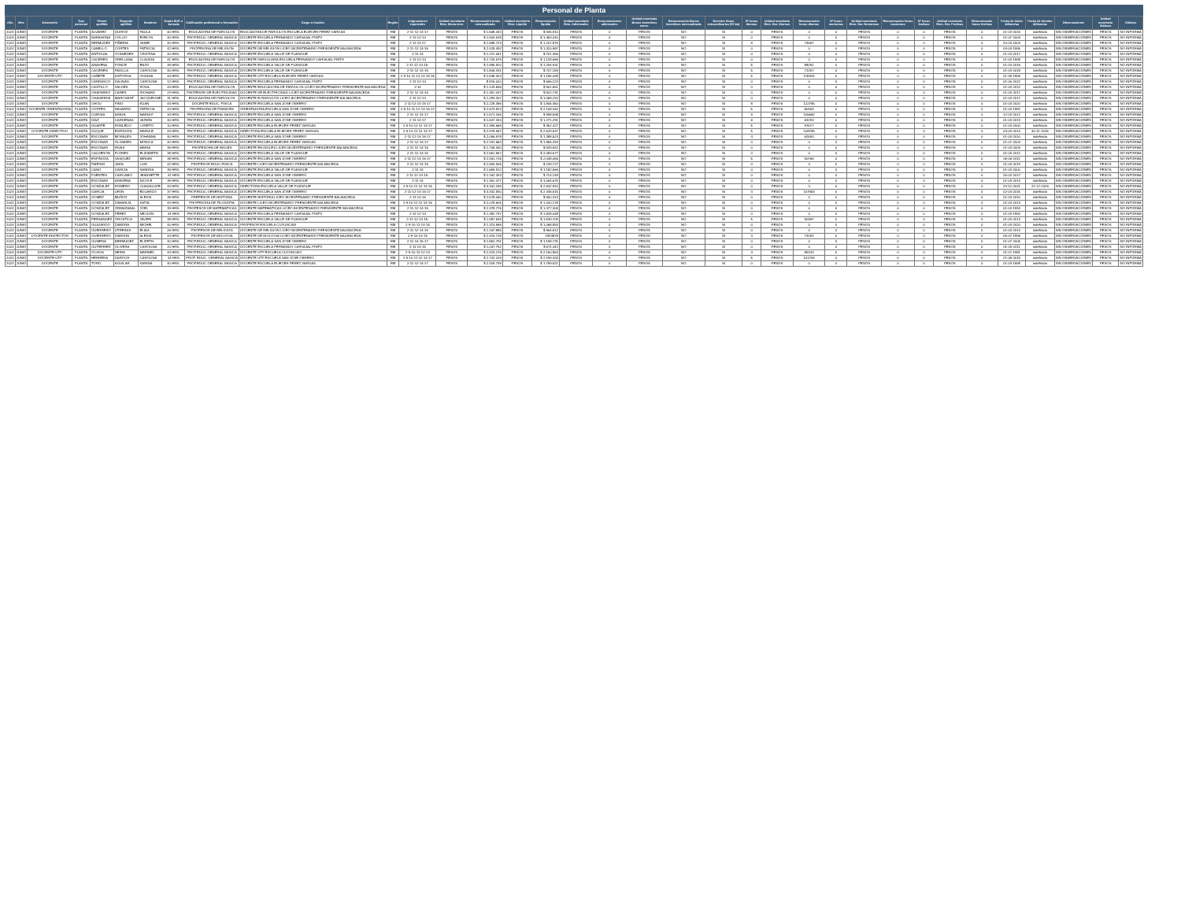Personal de Planta
| Año | Mes | Estamento | Tipo personal | Primer apellido | Segundo apellido | Nombres | Grado EUS o Jornada | Calificación profesional o formación | Cargo o función | Región | Asignaciones especiales | Unidad monetaria Rem. Bruta men. | Remuneración bruta mensualizada | Unidad monetaria Rem. Líquida | Remuneración líquida | Unidad monetaria Rem. Adicionales | Remuneraciones adicionales | Unidad monetaria Bonos incentivos mens. | Remuneración Bonos incentivos mensualizada | Derecho Horas extraordinarias (Si No) | Nº horas diurnas | Unidad monetaria Rem. Hor. Diurnas | Remuneración horas diurnas | Nº horas nocturnas | Unidad monetaria Rem. Hor. Nocturnas | Remuneración horas nocturnas | Nº horas festivas | Unidad monetaria Rem. Hor. Festivas | Remuneración horas festivas | Fecha de inicio dd/mm/aa | Fecha de término dd/mm/aa | Observaciones | Unidad monetaria Viáticos | Viáticos |
| --- | --- | --- | --- | --- | --- | --- | --- | --- | --- | --- | --- | --- | --- | --- | --- | --- | --- | --- | --- | --- | --- | --- | --- | --- | --- | --- | --- | --- | --- | --- | --- | --- | --- | --- |
| 2024 | JUNIO | DOCENTE | PLANTA | ALVAREZ | QUIROZ | PAULA | 40 HRS. | EDUCADORA DE PARVULOS | EDUCADORA DE PARVULOS ESCUELA ELIECER PEREZ VARGAS | RM | 2-11-12-14-17 | PESOS | $ 1.568.444 | PESOS | $ 945.910 | PESOS | 0 | PESOS | NO | SI | 0 | PESOS | 0 | 0 | PESOS | 0 | 0 | PESOS | 0 | 01-03-2016 | indefinido | SIN OBSERVACIONES | PESOS | NO INFORMA |
| 2024 | JUNIO | DOCENTE | PLANTA | BARAHONA | COLLIO | EVELYN | 40 HRS. | PROF.EDUC.GENERAL BASICA | DOCENTE ESCUELA FERNANDO CARVAJAL PINTO | RM | 2-11-12-14 | PESOS | $ 1.903.618 | PESOS | $ 1.453.040 | PESOS | 0 | PESOS | NO | SI | 0 | PESOS | 0 | 0 | PESOS | 0 | 0 | PESOS | 0 | 01-07-2003 | indefinido | SIN OBSERVACIONES | PESOS | NO INFORMA |
| 2024 | JUNIO | DOCENTE | PLANTA | BERMUDEZ | PIÑEIRA | JAIME | 40 HRS. | PROF.EDUC.GENERAL BASICA | DOCENTE ESCUELA FERNANDO CARVAJAL PINTO | RM | 2-11-14-27 | PESOS | $ 1.588.723 | PESOS | $ 1.207.875 | PESOS | 0 | PESOS | NO | SI | 6 | PESOS | 74667 | 0 | PESOS | 0 | 0 | PESOS | 0 | 20-03-2003 | indefinido | SIN OBSERVACIONES | PESOS | NO INFORMA |
| 2024 | JUNIO | DOCENTE | PLANTA | CABELLO | CORTES | PATRICIA | 42 HRS. | PROFESORA DE RELIGION | DOCENTE DE RELIGION LICEO BICENTENARIO PRESIDENTE BALMACEDA | RM | 2-11-12-14-15 | PESOS | $ 2.428.492 | PESOS | $ 1.420.987 | PESOS | 0 | PESOS | NO | SI | 0 | PESOS | 0 | 0 | PESOS | 0 | 0 | PESOS | 0 | 03-03-1995 | indefinido | SIN OBSERVACIONES | PESOS | NO INFORMA |
| 2024 | JUNIO | DOCENTE | PLANTA | ANTIGUAL | OYANEDER | CRISTINA | 40 HRS. | PROF.EDUC.GENERAL BASICA | DOCENTE ESCUELA VALLE DE PUANGUE | RM | 2-11-14 | PESOS | $ 1.221.051 | PESOS | $ 701.456 | PESOS | 0 | PESOS | NO | SI | 0 | PESOS | 0 | 0 | PESOS | 0 | 0 | PESOS | 0 | 01-03-2017 | indefinido | SIN OBSERVACIONES | PESOS | NO INFORMA |
| 2024 | JUNIO | DOCENTE | PLANTA | CACERES | ORELLANA | CLAUDIA | 41 HRS. | EDUCADORA DE PARVULOS | DOCENTE PARVULARIA ESCUELA FERNANDO CARVAJAL PINTO | RM | 2-11-12-14 | PESOS | $ 2.725.579 | PESOS | $ 1.128.666 | PESOS | 0 | PESOS | NO | SI | 0 | PESOS | 0 | 0 | PESOS | 0 | 0 | PESOS | 0 | 01-03-1998 | indefinido | SIN OBSERVACIONES | PESOS | NO INFORMA |
| 2024 | JUNIO | DOCENTE | PLANTA | ARAVENA | PONCE | ENZO | 39 HRS. | PROF.EDUC.GENERAL BASICA | DOCENTE ESCUELA VALLE DE PUANGUE | RM | 2-11-12-14-15- | PESOS | $ 1.995.920 | PESOS | $ 1.294.931 | PESOS | 0 | PESOS | NO | SI | 5 | PESOS | 88091 | 0 | PESOS | 0 | 0 | PESOS | 0 | 01-03-2016 | indefinido | SIN OBSERVACIONES | PESOS | NO INFORMA |
| 2024 | JUNIO | DOCENTE | PLANTA | CACERES | PADILLA | CAROLINA | 40 HRS. | PROF.EDUC.GENERAL BASICA | DOCENTE ESCUELA VALLE DE PUANGUE | RM | 2-11-12-14-15 | PESOS | $ 1.806.331 | PESOS | $ 707.159 | PESOS | 0 | PESOS | NO | SI | 5 | PESOS | 71257 | 0 | PESOS | 0 | 0 | PESOS | 0 | 01-03-2018 | indefinido | SIN OBSERVACIONES | PESOS | NO INFORMA |
| 2024 | JUNIO | DOCENTE-UTP | PLANTA | CAÑETE | ASTORGA | VIVIANA | 44 HRS. | PROF.EDUC.GENERAL BASICA | DOCENTE UTP ESCUELA ELIECER PEREZ VARGAS | RM | 2-9-10-11-12-14-15-15 | PESOS | $ 2.948.303 | PESOS | $ 1.155.098 | PESOS | 0 | PESOS | NO | SI | 5 | PESOS | 118344 | 0 | PESOS | 0 | 0 | PESOS | 0 | 01-08-1996 | indefinido | SIN OBSERVACIONES | PESOS | NO INFORMA |
| 2024 | JUNIO | DOCENTE | PLANTA | CARRASCO | SALINAS | CAROLINA | 12 HRS. | PROF.EDUC.GENERAL BASICA | DOCENTE ESCUELA FERNANDO CARVAJAL PINTO | RM | 2-11-12-14 | PESOS | $ 815.020 | PESOS | $ 666.124 | PESOS | 0 | PESOS | NO | SI | 0 | PESOS | 0 | 0 | PESOS | 0 | 0 | PESOS | 0 | 01-06-2022 | indefinido | SIN OBSERVACIONES | PESOS | NO INFORMA |
| 2024 | JUNIO | DOCENTE | PLANTA | CASTILLO | VALDES | ROSA | 44 HRS. | EDUCADORA DE PARVULOS | DOCENTE EDUCADORA DE PARVULOS LICEO BICENTENARIO PRESIDENTE BALMACEDA | RM | 2-14 | PESOS | $ 1.129.596 | PESOS | $ 901.551 | PESOS | 0 | PESOS | NO | SI | 0 | PESOS | 0 | 0 | PESOS | 0 | 0 | PESOS | 0 | 01-03-2012 | indefinido | SIN OBSERVACIONES | PESOS | NO INFORMA |
| 2024 | JUNIO | DOCENTE | PLANTA | CHAPARRO | CARES | RICHARD | 23 HRS. | PROFESOR DE ELECTRICIDAD | DOCENTE DE ELECTRICIDAD LICEO BICENTENARIO PRESIDENTE BALMACEDA | RM | 2-11-12-14-15 | PESOS | $ 1.357.437 | PESOS | $ 922.731 | PESOS | 0 | PESOS | NO | SI | 0 | PESOS | 0 | 0 | PESOS | 0 | 0 | PESOS | 0 | 01-03-2017 | indefinido | SIN OBSERVACIONES | PESOS | NO INFORMA |
| 2024 | JUNIO | DOCENTE | PLANTA | CHAVARRIA | MARCHANT | JACQUELINE | 31 HRS. | EDUCADORA DE PARVULOS | DOCENTE E.PARVULOS LICEO BICENTENARIO PRESIDENTE BALMACEDA | RM | 2-11-12-14 | PESOS | $ 1.283.307 | PESOS | $ 1.058.232 | PESOS | 0 | PESOS | NO | SI | 0 | PESOS | 0 | 0 | PESOS | 0 | 0 | PESOS | 0 | 01-03-2017 | indefinido | SIN OBSERVACIONES | PESOS | NO INFORMA |
| 2024 | JUNIO | DOCENTE | PLANTA | CHOU | PINO | KUAN | 44 HRS. | DOCENTE EDUC. FISICA | DOCENTE ESCUELA SAN JOSE OBRERO | RM | 2-11-12-14-15-17 | PESOS | $ 2.228.386 | PESOS | $ 1.805.450 | PESOS | 0 | PESOS | NO | SI | 8 | PESOS | 122795 | 0 | PESOS | 0 | 0 | PESOS | 0 | 01-03-2020 | indefinido | SIN OBSERVACIONES | PESOS | NO INFORMA |
| 2024 | JUNIO | DOCENTE-ORIENTADORA | PLANTA | CORTES | NAVARRO | PATRICIA | 44 HRS. | PROFESORA DE FRANCES | ORIENTADORA ESCUELA SAN JOSE OBRERO | RM | 2-9-10-11-12-14-15-17 | PESOS | $ 2.673.814 | PESOS | $ 2.108.340 | PESOS | 0 | PESOS | NO | SI | 5 | PESOS | 80463 | 0 | PESOS | 0 | 0 | PESOS | 0 | 01-03-1982 | indefinido | SIN OBSERVACIONES | PESOS | NO INFORMA |
| 2024 | JUNIO | DOCENTE | PLANTA | CUEVAS | ARAYA | MARIA F. | 34 HRS. | PROF.EDUC.GENERAL BASICA | DOCENTE ESCUELA SAN JOSE OBRERO | RM | 2-11-12-14-17 | PESOS | $ 1.571.155 | PESOS | $ 998.598 | PESOS | 0 | PESOS | NO | SI | 9 | PESOS | 105662 | 0 | PESOS | 0 | 0 | PESOS | 0 | 12-03-2012 | indefinido | SIN OBSERVACIONES | PESOS | NO INFORMA |
| 2024 | JUNIO | DOCENTE | PLANTA | DIAZ | CARDENAS | JAZMIN | 40 HRS. | PROF.EDUC.GENERAL BASICA | DOCENTE ESCUELA SAN JOSE OBRERO | RM | 2-11-14-17 | PESOS | $ 1.647.344 | PESOS | $ 1.271.291 | PESOS | 0 | PESOS | NO | SI | 6 | PESOS | 63293 | 0 | PESOS | 0 | 0 | PESOS | 0 | 01-03-2013 | indefinido | SIN OBSERVACIONES | PESOS | NO INFORMA |
| 2024 | JUNIO | DOCENTE | PLANTA | DUARTE | ROBLEDO | LORETO | 10 HRS. | PROF.EDUC.GENERAL BASICA | DOCENTE ESCUELA ELIECER PEREZ VARGAS | RM | 2-9-10-11-12-14-17 | PESOS | $ 1.395.666 | PESOS | $ 452.427 | PESOS | 0 | PESOS | NO | SI | 5 | PESOS | 97577 | 0 | PESOS | 0 | 0 | PESOS | 0 | 01-03-2000 | indefinido | SIN OBSERVACIONES | PESOS | NO INFORMA |
| 2024 | JUNIO | DOCENTE-DIRECTIVO | PLANTA | DUQUE | ESPINOZA | MARIA E. | 44 HRS. | PROF.EDUC.GENERAL BASICA | DIRECTORA ESCUELA ELIECER PEREZ VARGAS | RM | 2-9-10-11-12-14-17 | PESOS | $ 2.978.967 | PESOS | $ 2.529.547 | PESOS | 0 | PESOS | NO | SI | 5 | PESOS | 108799 | 0 | PESOS | 0 | 0 | PESOS | 0 | 03-03-2014 | 30-11-2026 | SIN OBSERVACIONES | PESOS | NO INFORMA |
| 2024 | JUNIO | DOCENTE | PLANTA | ESCOBAR | MORALES | JOHANNA | 40 HRS. | PROF.EDUC.GENERAL BASICA | DOCENTE ESCUELA SAN JOSE OBRERO | RM | 2-11-12-14-15-17 | PESOS | $ 2.096.978 | PESOS | $ 1.388.524 | PESOS | 0 | PESOS | NO | SI | 4 | PESOS | 62593 | 0 | PESOS | 0 | 0 | PESOS | 0 | 01-03-2010 | indefinido | SIN OBSERVACIONES | PESOS | NO INFORMA |
| 2024 | JUNIO | DOCENTE | PLANTA | ESCOBAR | OLIVARES | MONICA | 40 HRS. | PROF.EDUC.GENERAL BASICA | DOCENTE ESCUELA ELIECER PEREZ VARGAS | RM | 2-11-12-14-17 | PESOS | $ 2.191.664 | PESOS | $ 1.955.334 | PESOS | 0 | PESOS | NO | SI | 0 | PESOS | 0 | 0 | PESOS | 0 | 0 | PESOS | 0 | 01-07-2003 | indefinido | SIN OBSERVACIONES | PESOS | NO INFORMA |
| 2024 | JUNIO | DOCENTE | PLANTA | ESCOBAR | RIVAS | MARIA | 39 HRS. | PROFESORA DE INGLES | DOCENTE EN INGLES LICEO BICENTENARIO PRESIDENTE BALMACEDA | RM | 2-11-12-14-15 | PESOS | $ 1.708.340 | PESOS | $ 929.942 | PESOS | 0 | PESOS | NO | SI | 0 | PESOS | 0 | 0 | PESOS | 0 | 0 | PESOS | 0 | 01-03-2009 | indefinido | SIN OBSERVACIONES | PESOS | NO INFORMA |
| 2024 | JUNIO | DOCENTE | PLANTA | CALDERON | FLORES | ELIZABETH | 38 HRS. | PROF.EDUC.GENERAL BASICA | DOCENTE ESCUELA VALLE DE PUANGUE | RM | 2-11-12-14-15 | PESOS | $ 2.651.957 | PESOS | $ 2.083.577 | PESOS | 0 | PESOS | NO | SI | 0 | PESOS | 0 | 0 | PESOS | 0 | 0 | PESOS | 0 | 01-03-2012 | indefinido | SIN OBSERVACIONES | PESOS | NO INFORMA |
| 2024 | JUNIO | DOCENTE | PLANTA | ESPINOZA | VASQUEZ | MIRIAM | 38 HRS. | PROF.EDUC.GENERAL BASICA | DOCENTE ESCUELA SAN JOSE OBRERO | RM | 2-11-12-14-15-17 | PESOS | $ 2.461.715 | PESOS | $ 2.048.055 | PESOS | 0 | PESOS | NO | SI | 5 | PESOS | 90766 | 0 | PESOS | 0 | 0 | PESOS | 0 | 06-06-2011 | indefinido | SIN OBSERVACIONES | PESOS | NO INFORMA |
| 2024 | JUNIO | DOCENTE | PLANTA | FARFAN | JARA | LUIS | 42 HRS. | PROFESOR EDUC.FISICA | DOCENTE LICEO BICENTENARIO PRESIDENTE BALMACEDA | RM | 2-11-12-14-15 | PESOS | $ 1.694.905 | PESOS | $ 709.727 | PESOS | 0 | PESOS | NO | SI | 0 | PESOS | 0 | 0 | PESOS | 0 | 0 | PESOS | 0 | 01-03-2019 | indefinido | SIN OBSERVACIONES | PESOS | NO INFORMA |
| 2024 | JUNIO | DOCENTE | PLANTA | CANO | GARCIA | SANDRA | 39 HRS. | PROF.EDUC.GENERAL BASICA | DOCENTE ESCUELA VALLE DE PUANGUE | RM | 2-11-14 | PESOS | $ 1.659.912 | PESOS | $ 1.182.566 | PESOS | 0 | PESOS | NO | SI | 0 | PESOS | 0 | 0 | PESOS | 0 | 0 | PESOS | 0 | 01-03-2000 | indefinido | SIN OBSERVACIONES | PESOS | NO INFORMA |
| 2024 | JUNIO | DOCENTE | PLANTA | FUENTES | CARCAMO | JEANNETTE | 31 HRS | PROF.EDUC.GENERAL BASICA | DOCENTE ESCUELA SAN JOSE OBRERO | RM | 2-11-12-14-15- | PESOS | $ 1.162.343 | PESOS | $ 714.149 | PESOS | 0 | PESOS | NO | SI | 0 | PESOS | 0 | 0 | PESOS | 0 | 0 | PESOS | 0 | 25-03-2017 | indefinido | SIN OBSERVACIONES | PESOS | NO INFORMA |
| 2024 | JUNIO | DOCENTE | PLANTA | ESCOBAR | ARAVENA | NICOLE | 39 HRS. | PROF.EDUC.GENERAL BASICA | DOCENTE ESCUELA VALLE DE PUANGUE | RM | 2-11-14 | PESOS | $ 1.351.477 | PESOS | $ 1.064.675 | PESOS | 0 | PESOS | NO | SI | 0 | PESOS | 0 | 0 | PESOS | 0 | 0 | PESOS | 0 | 01-03-2014 | indefinido | SIN OBSERVACIONES | PESOS | NO INFORMA |
| 2024 | JUNIO | DOCENTE | PLANTA | GONZALEZ | ROMERO | GUADALUPE | 44 HRS. | PROF.EDUC.GENERAL BASICA | DIRECTORA ESCUELA VALLE DE PUANGUE | RM | 2-9-10-11-12-14-15 | PESOS | $ 3.161.169 | PESOS | $ 2.532.944 | PESOS | 0 | PESOS | NO | SI | 0 | PESOS | 0 | 0 | PESOS | 0 | 0 | PESOS | 0 | 23-12-2021 | 22-12-2026 | SIN OBSERVACIONES | PESOS | NO INFORMA |
| 2024 | JUNIO | DOCENTE | PLANTA | GARCIA | LEON | EDUARDO | 37 HRS. | PROF.EDUC.GENERAL BASICA | DOCENTE ESCUELA SAN JOSE OBRERO | RM | 2-11-12-14-15-17 | PESOS | $ 3.332.830 | PESOS | $ 2.446.515 | PESOS | 0 | PESOS | NO | SI | 4 | PESOS | 107953 | 0 | PESOS | 0 | 0 | PESOS | 0 | 02-03-2015 | indefinido | SIN OBSERVACIONES | PESOS | NO INFORMA |
| 2024 | JUNIO | DOCENTE | PLANTA | GOMEZ | MUÑOZ | ALEXIS | 36 HRS. | PREFESOR DE HISTORIA | DOCENTE HISTORIA LICEO BICENTENARIO PRESIDENTE BALMACEDA | RM | 2-11-14-15 | PESOS | $ 1.578.060 | PESOS | $ 900.314 | PESOS | 0 | PESOS | NO | SI | 0 | PESOS | 0 | 0 | PESOS | 0 | 0 | PESOS | 0 | 01-03-2010 | indefinido | SIN OBSERVACIONES | PESOS | NO INFORMA |
| 2024 | JUNIO | DOCENTE | PLANTA | GONZALEZ | ZAHARIJA | KATIA | 44 HRS. | PROFESORA DE FILOSOFIA | DOCENTE LICEO BICENTENARIO PRESIDENTE BALMACEDA | RM | 2-9-10-11-12-14-15 | PESOS | $ 2.078.605 | PESOS | $ 1.200.178 | PESOS | 0 | PESOS | NO | SI | 0 | PESOS | 0 | 0 | PESOS | 0 | 0 | PESOS | 0 | 01-03-2014 | indefinido | SIN OBSERVACIONES | PESOS | NO INFORMA |
| 2024 | JUNIO | DOCENTE | PLANTA | GONZALEZ | ORMAZABAL | JOEL | 39 HRS. | PROFESOR DE MATEMATICAS | DOCENTE MATEMATICAS LICEO BICENTENARIO PRESIDENTE BALMACEDA | RM | 2-11-12-14-15 | PESOS | $ 2.378.776 | PESOS | $ 1.477.309 | PESOS | 0 | PESOS | NO | SI | 0 | PESOS | 0 | 0 | PESOS | 0 | 0 | PESOS | 0 | 01-04-1994 | indefinido | SIN OBSERVACIONES | PESOS | NO INFORMA |
| 2024 | JUNIO | DOCENTE | PLANTA | GONZALEZ | PEREZ | NELSON | 44 HRS | PROF.EDUC.GENERAL BASICA | DOCENTE ESCUELA FERNANDO CARVAJAL PINTO | RM | 2-11-12-14 | PESOS | $ 1.382.747 | PESOS | $ 1.828.048 | PESOS | 0 | PESOS | NO | SI | 0 | PESOS | 0 | 0 | PESOS | 0 | 0 | PESOS | 0 | 01-03-1990 | indefinido | SIN OBSERVACIONES | PESOS | NO INFORMA |
| 2024 | JUNIO | DOCENTE | PLANTA | FERNANDEZ | OROSTICA | JAVIER | 38 HRS. | PROF.EDUC.GENERAL BASICA | DOCENTE ESCUELA VALLE DE PUANGUE | RM | 2-11-12-14-15- | PESOS | $ 1.987.549 | PESOS | $ 1.539.709 | PESOS | 0 | PESOS | NO | SI | 5 | PESOS | 90367 | 0 | PESOS | 0 | 0 | PESOS | 0 | 01-03-2013 | indefinido | SIN OBSERVACIONES | PESOS | NO INFORMA |
| 2024 | JUNIO | DOCENTE | PLANTA | GUAJARDO | ZAMORA | MICHEL | 40 HRS. | PROF.EDUC.GENERAL BASICA | PROFESOR ESCUELA CUYUNCAVI | RM | 2-9-10-11-14-15 | PESOS | $ 1.313.969 | PESOS | $ 1.068.893 | PESOS | 0 | PESOS | NO | SI | 0 | PESOS | 0 | 0 | PESOS | 0 | 0 | PESOS | 0 | 01-03-2020 | indefinido | SIN OBSERVACIONES | PESOS | NO INFORMA |
| 2024 | JUNIO | DOCENTE | PLANTA | GUERRERO | UTRERAS | ELIAS | 26 HRS. | PROFESOR DE RELIGION | DOCENTE DE RELIGION LICEO BICENTENARIO PRESIDENTE BALMACEDA | RM | 2-11-12-14-15 | PESOS | $ 1.167.885 | PESOS | $ 964.512 | PESOS | 0 | PESOS | NO | SI | 0 | PESOS | 0 | 0 | PESOS | 0 | 0 | PESOS | 0 | 01-03-2014 | indefinido | SIN OBSERVACIONES | PESOS | NO INFORMA |
| 2024 | JUNIO | DOCENTE-INSPECTOR | PLANTA | GUERRERO | ZAMORA | ALEXIS | 44 HRS. | PROFESOR DE BIOLOGIA | DOCENTE DE BIOLOGIA LICEO BICENTENARIO PRESIDENTE BALMACEDA | RM | 2-9-10-14-15 | PESOS | $ 2.415.718 | PESOS | 1833878 | PESOS | 0 | PESOS | NO | SI | 4 | PESOS | 73262 | 0 | PESOS | 0 | 0 | PESOS | 0 | 05-07-1996 | indefinido | SIN OBSERVACIONES | PESOS | NO INFORMA |
| 2024 | JUNIO | DOCENTE | PLANTA | GUMERA | BERMUDEZ | ELIZETH | 40 HRS. | PROF.EDUC.GENERAL BASICA | DOCENTE ESCUELA SAN JOSE OBRERO | RM | 2-11-14-15-17 | PESOS | $ 1.852.791 | PESOS | $ 1.198.731 | PESOS | 0 | PESOS | NO | SI | 0 | PESOS | 0 | 0 | PESOS | 0 | 0 | PESOS | 0 | 01-07-2005 | indefinido | SIN OBSERVACIONES | PESOS | NO INFORMA |
| 2024 | JUNIO | DOCENTE | PLANTA | GUTIERREZ | OLIVERA | CAROLINA | 20 HRS. | PROF.EDUC.GENERAL BASICA | DOCENTE ESCUELA FERNANDO CARVAJAL PINTO | RM | 2-11-14-15 | PESOS | $ 1.037.792 | PESOS | $ 571.611 | PESOS | 0 | PESOS | NO | SI | 0 | PESOS | 0 | 0 | PESOS | 0 | 0 | PESOS | 0 | 01-09-2011 | indefinido | SIN OBSERVACIONES | PESOS | NO INFORMA |
| 2024 | JUNIO | DOCENTE-UTP | PLANTA | OCHOA | NEIRA | MARIBEL | 44 HRS. | PROF.EDUC.GENERAL BASICA | DOCENTE UTP ESCUELA CUYUNCAVI | RM | 2-9-10-11-12-14 | PESOS | $ 2.423.276 | PESOS | $ 2.160.864 | PESOS | 0 | PESOS | NO | SI | 4 | PESOS | 85343 | 0 | PESOS | 0 | 0 | PESOS | 0 | 01-07-1981 | indefinido | SIN OBSERVACIONES | PESOS | NO INFORMA |
| 2024 | JUNIO | DOCENTE-UTP | PLANTA | HERRERA | DAROCH | CAROLINA | 44 HRS | PROF. EDUC. GENERAL BASICA | DOCENTE UTP ESCUELA SAN JOSE OBRERO | RM | 2-9-10-11-12-14-17 | PESOS | $ 2.742.019 | PESOS | $ 2.199.326 | PESOS | 0 | PESOS | NO | SI | 5 | PESOS | 101763 | 0 | PESOS | 0 | 0 | PESOS | 0 | 21-08-2019 | indefinido | SIN OBSERVACIONES | PESOS | NO INFORMA |
| 2024 | JUNIO | DOCENTE | PLANTA | TORO | AGUILAR | KARINA | 40 HRS. | PROF.EDUC.GENERAL BASICA | DOCENTE ESCUELA ELIECER PEREZ VARGAS | RM | 2-11-12-14-17 | PESOS | $ 2.318.739 | PESOS | $ 1.799.921 | PESOS | 0 | PESOS | NO | SI | 0 | PESOS | 0 | 0 | PESOS | 0 | 0 | PESOS | 0 | 01-03-1998 | indefinido | SIN OBSERVACIONES | PESOS | NO INFORMA |